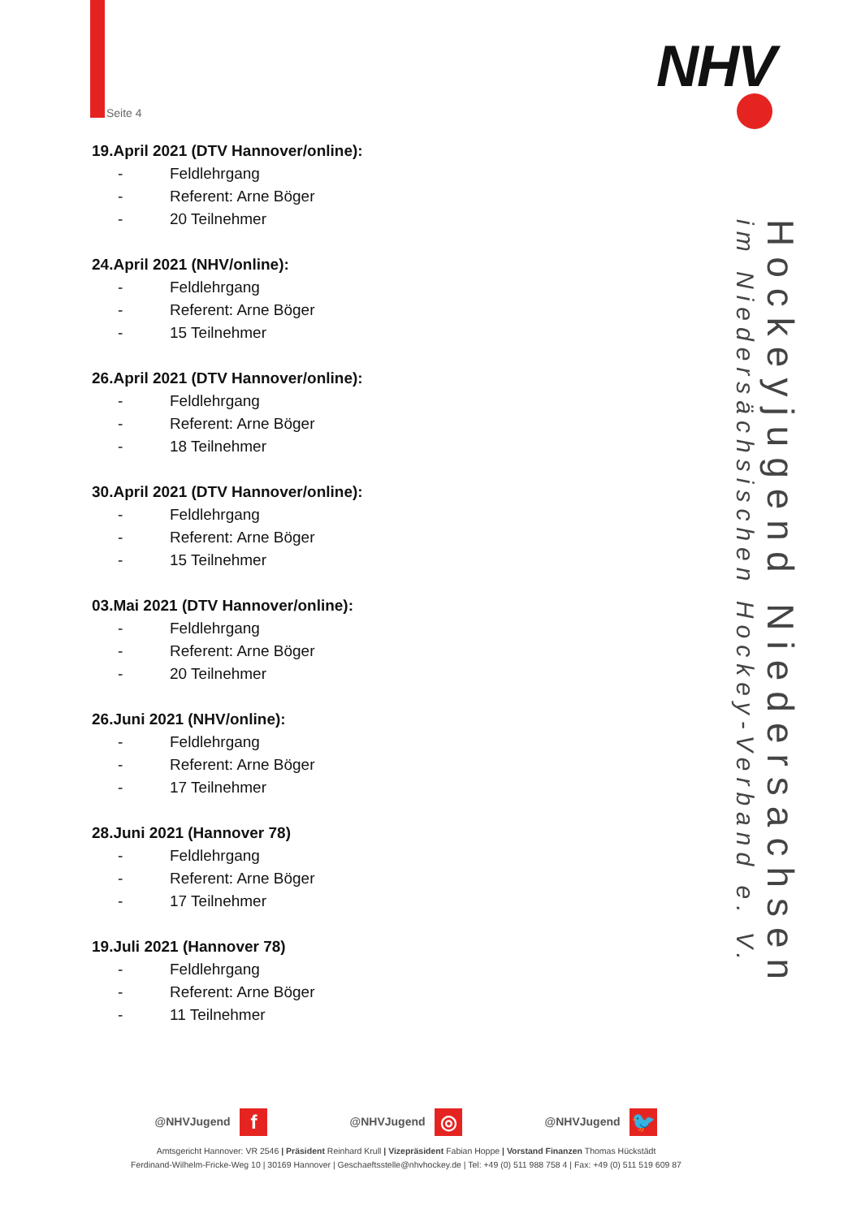Seite 4
NHV
Hockeyjugend Niedersachsen
im Niedersächsischen Hockey-Verband e. V.
19.April 2021 (DTV Hannover/online):
- Feldlehrgang
- Referent: Arne Böger
- 20 Teilnehmer
24.April 2021 (NHV/online):
- Feldlehrgang
- Referent: Arne Böger
- 15 Teilnehmer
26.April 2021 (DTV Hannover/online):
- Feldlehrgang
- Referent: Arne Böger
- 18 Teilnehmer
30.April 2021 (DTV Hannover/online):
- Feldlehrgang
- Referent: Arne Böger
- 15 Teilnehmer
03.Mai 2021 (DTV Hannover/online):
- Feldlehrgang
- Referent: Arne Böger
- 20 Teilnehmer
26.Juni 2021 (NHV/online):
- Feldlehrgang
- Referent: Arne Böger
- 17 Teilnehmer
28.Juni 2021 (Hannover 78)
- Feldlehrgang
- Referent: Arne Böger
- 17 Teilnehmer
19.Juli 2021 (Hannover 78)
- Feldlehrgang
- Referent: Arne Böger
- 11 Teilnehmer
@NHVJugend f @NHVJugend ◎ @NHVJugend 🐦
Amtsgericht Hannover: VR 2546 | Präsident Reinhard Krull | Vizepräsident Fabian Hoppe | Vorstand Finanzen Thomas Hückstädt
Ferdinand-Wilhelm-Fricke-Weg 10 | 30169 Hannover | Geschaeftsstelle@nhvhockey.de | Tel: +49 (0) 511 988 758 4 | Fax: +49 (0) 511 519 609 87